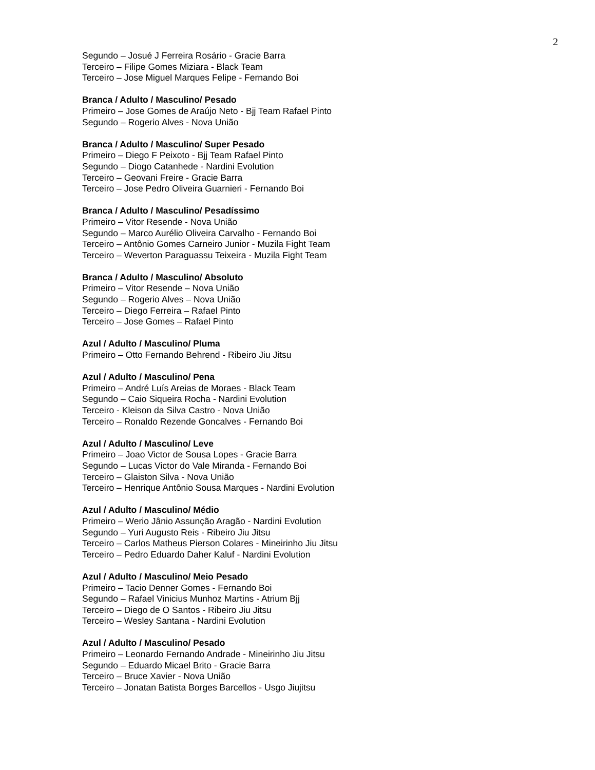2
Segundo – Josué J Ferreira Rosário - Gracie Barra
Terceiro – Filipe Gomes Miziara - Black Team
Terceiro – Jose Miguel Marques Felipe - Fernando Boi
Branca / Adulto / Masculino/ Pesado
Primeiro – Jose Gomes de Araújo Neto - Bjj Team Rafael Pinto
Segundo – Rogerio Alves - Nova União
Branca / Adulto / Masculino/ Super Pesado
Primeiro – Diego F Peixoto - Bjj Team Rafael Pinto
Segundo – Diogo Catanhede - Nardini Evolution
Terceiro – Geovani Freire - Gracie Barra
Terceiro – Jose Pedro Oliveira Guarnieri - Fernando Boi
Branca / Adulto / Masculino/ Pesadíssimo
Primeiro – Vitor Resende - Nova União
Segundo – Marco Aurélio Oliveira Carvalho - Fernando Boi
Terceiro – Antônio Gomes Carneiro Junior - Muzila Fight Team
Terceiro – Weverton Paraguassu Teixeira - Muzila Fight Team
Branca / Adulto / Masculino/ Absoluto
Primeiro – Vitor Resende – Nova União
Segundo – Rogerio Alves – Nova União
Terceiro – Diego Ferreira – Rafael Pinto
Terceiro – Jose Gomes – Rafael Pinto
Azul / Adulto / Masculino/ Pluma
Primeiro – Otto Fernando Behrend - Ribeiro Jiu Jitsu
Azul / Adulto / Masculino/ Pena
Primeiro – André Luís Areias de Moraes - Black Team
Segundo – Caio Siqueira Rocha - Nardini Evolution
Terceiro - Kleison da Silva Castro - Nova União
Terceiro – Ronaldo Rezende Goncalves - Fernando Boi
Azul / Adulto / Masculino/ Leve
Primeiro – Joao Victor de Sousa Lopes - Gracie Barra
Segundo – Lucas Victor do Vale Miranda - Fernando Boi
Terceiro – Glaiston Silva - Nova União
Terceiro – Henrique Antônio Sousa Marques - Nardini Evolution
Azul / Adulto / Masculino/ Médio
Primeiro – Werio Jânio Assunção Aragão - Nardini Evolution
Segundo – Yuri Augusto Reis - Ribeiro Jiu Jitsu
Terceiro – Carlos Matheus Pierson Colares - Mineirinho Jiu Jitsu
Terceiro – Pedro Eduardo Daher Kaluf - Nardini Evolution
Azul / Adulto / Masculino/ Meio Pesado
Primeiro – Tacio Denner Gomes - Fernando Boi
Segundo – Rafael Vinicius Munhoz Martins - Atrium Bjj
Terceiro – Diego de O Santos - Ribeiro Jiu Jitsu
Terceiro – Wesley Santana - Nardini Evolution
Azul / Adulto / Masculino/ Pesado
Primeiro – Leonardo Fernando Andrade - Mineirinho Jiu Jitsu
Segundo – Eduardo Micael Brito - Gracie Barra
Terceiro – Bruce Xavier - Nova União
Terceiro – Jonatan Batista Borges Barcellos - Usgo Jiujitsu